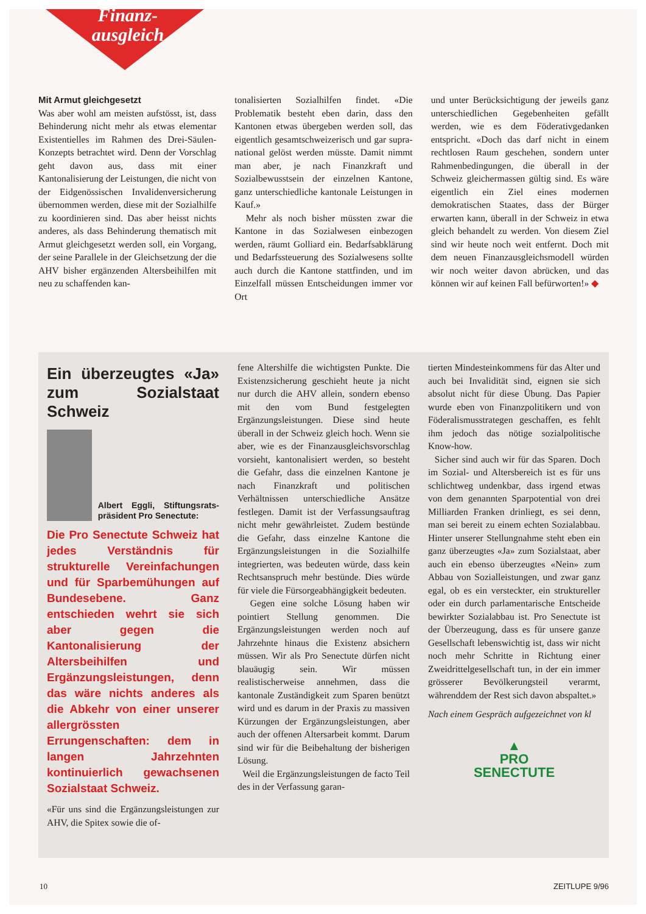Finanz-
ausgleich
Mit Armut gleichgesetzt
Was aber wohl am meisten aufstösst, ist, dass Behinderung nicht mehr als etwas elementar Existentielles im Rahmen des Drei-Säulen-Konzepts betrachtet wird. Denn der Vorschlag geht davon aus, dass mit einer Kantonalisierung der Leistungen, die nicht von der Eidgenössischen Invalidenversicherung übernommen werden, diese mit der Sozialhilfe zu koordinieren sind. Das aber heisst nichts anderes, als dass Behinderung thematisch mit Armut gleichgesetzt werden soll, ein Vorgang, der seine Parallele in der Gleichsetzung der die AHV bisher ergänzenden Altersbeihilfen mit neu zu schaffenden kan-
tonalisierten Sozialhilfen findet. «Die Problematik besteht eben darin, dass den Kantonen etwas übergeben werden soll, das eigentlich gesamtschweizerisch und gar supra-national gelöst werden müsste. Damit nimmt man aber, je nach Finanzkraft und Sozialbewusstsein der einzelnen Kantone, ganz unterschiedliche kantonale Leistungen in Kauf.»
Mehr als noch bisher müssten zwar die Kantone in das Sozialwesen einbezogen werden, räumt Golliard ein. Bedarfsabklärung und Bedarfssteuerung des Sozialwesens sollte auch durch die Kantone stattfinden, und im Einzelfall müssen Entscheidungen immer vor Ort
und unter Berücksichtigung der jeweils ganz unterschiedlichen Gegebenheiten gefällt werden, wie es dem Föderativgedanken entspricht. «Doch das darf nicht in einem rechtlosen Raum geschehen, sondern unter Rahmenbedingungen, die überall in der Schweiz gleichermassen gültig sind. Es wäre eigentlich ein Ziel eines modernen demokratischen Staates, dass der Bürger erwarten kann, überall in der Schweiz in etwa gleich behandelt zu werden. Von diesem Ziel sind wir heute noch weit entfernt. Doch mit dem neuen Finanzausgleichsmodell würden wir noch weiter davon abrücken, und das können wir auf keinen Fall befürworten!» ◆
Ein überzeugtes «Ja» zum Sozialstaat Schweiz
Albert Eggli, Stiftungsrats­präsident Pro Senectute:
Die Pro Senectute Schweiz hat jedes Verständnis für strukturelle Vereinfachungen und für Sparbemühungen auf Bundesebene. Ganz entschieden wehrt sie sich aber gegen die Kantonalisierung der Altersbeihilfen und Ergänzungsleistungen, denn das wäre nichts anderes als die Abkehr von einer unserer allergrössten Errungenschaften: dem in langen Jahrzehnten kontinuierlich gewachsenen Sozialstaat Schweiz.
«Für uns sind die Ergänzungsleistungen zur AHV, die Spitex sowie die of-
fene Altershilfe die wichtigsten Punkte. Die Existenzsicherung geschieht heute ja nicht nur durch die AHV allein, sondern ebenso mit den vom Bund festgelegten Ergänzungsleistungen. Diese sind heute überall in der Schweiz gleich hoch. Wenn sie aber, wie es der Finanzausgleichsvorschlag vorsieht, kantonalisiert werden, so besteht die Gefahr, dass die einzelnen Kantone je nach Finanzkraft und politischen Verhältnissen unterschiedliche Ansätze festlegen. Damit ist der Verfassungsauftrag nicht mehr gewährleistet. Zudem bestünde die Gefahr, dass einzelne Kantone die Ergänzungsleistungen in die Sozialhilfe integrierten, was bedeuten würde, dass kein Rechtsanspruch mehr bestünde. Dies würde für viele die Fürsorgeabhängigkeit bedeuten.
Gegen eine solche Lösung haben wir pointiert Stellung genommen. Die Ergänzungsleistungen werden noch auf Jahrzehnte hinaus die Existenz absichern müssen. Wir als Pro Senectute dürfen nicht blauäugig sein. Wir müssen realistischerweise annehmen, dass die kantonale Zuständigkeit zum Sparen benützt wird und es darum in der Praxis zu massiven Kürzungen der Ergänzungsleistungen, aber auch der offenen Altersarbeit kommt. Darum sind wir für die Beibehaltung der bisherigen Lösung.
Weil die Ergänzungsleistungen de facto Teil des in der Verfassung garan-
tierten Mindesteinkommens für das Alter und auch bei Invalidität sind, eignen sie sich absolut nicht für diese Übung. Das Papier wurde eben von Finanzpolitikern und von Föderalismusstrategen geschaffen, es fehlt ihm jedoch das nötige sozialpolitische Know-how.
Sicher sind auch wir für das Sparen. Doch im Sozial- und Altersbereich ist es für uns schlichtweg undenkbar, dass irgend etwas von dem genannten Sparpotential von drei Milliarden Franken drinliegt, es sei denn, man sei bereit zu einem echten Sozialabbau. Hinter unserer Stellungnahme steht eben ein ganz überzeugtes «Ja» zum Sozialstaat, aber auch ein ebenso überzeugtes «Nein» zum Abbau von Sozialleistungen, und zwar ganz egal, ob es ein versteckter, ein struktureller oder ein durch parlamentarische Entscheide bewirkter Sozialabbau ist. Pro Senectute ist der Überzeugung, dass es für unsere ganze Gesellschaft lebenswichtig ist, dass wir nicht noch mehr Schritte in Richtung einer Zweidrittelgesellschaft tun, in der ein immer grösserer Bevölkerungsteil verarmt, währenddem der Rest sich davon abspaltet.»
Nach einem Gespräch aufgezeichnet von kl
▲
PRO
SENECTUTE
10 ZEITLUPE 9/96